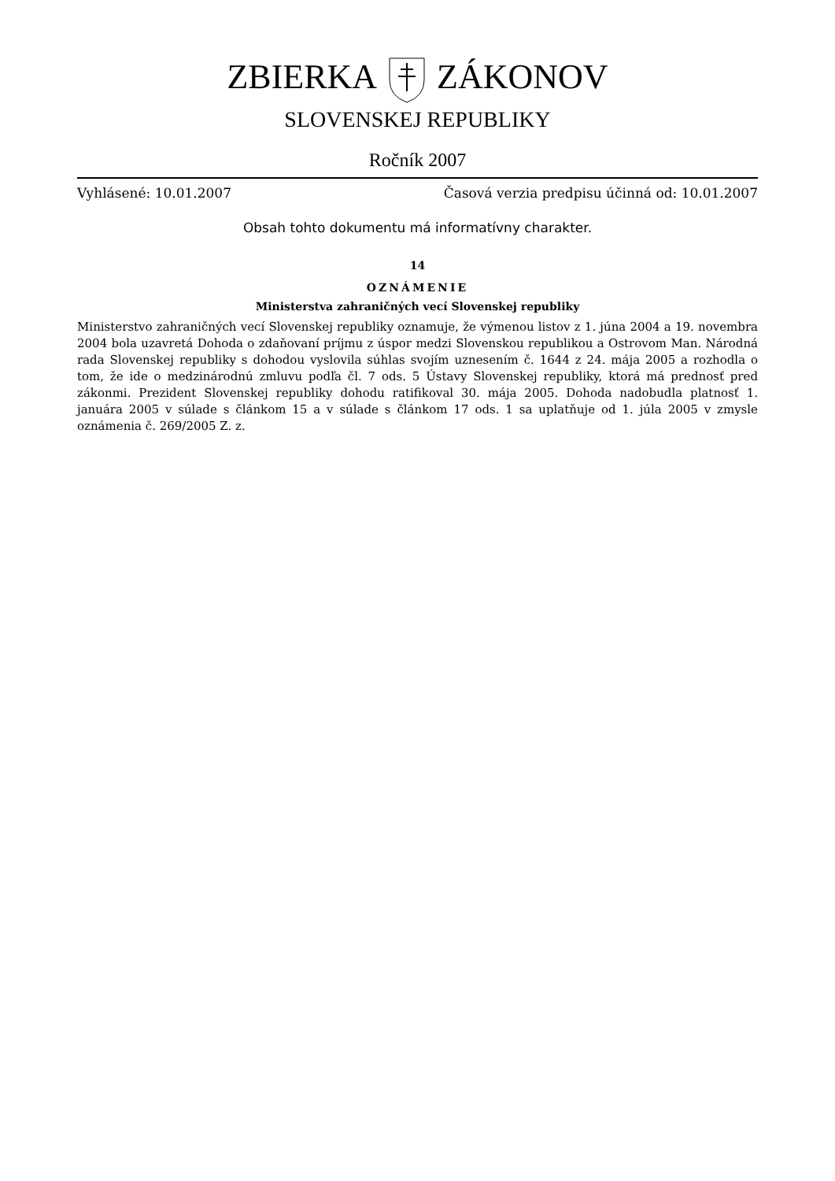ZBIERKAZÁKONOV
SLOVENSKEJ REPUBLIKY
Ročník 2007
Vyhlásené: 10.01.2007 Časová verzia predpisu účinná od: 10.01.2007
Obsah tohto dokumentu má informatívny charakter.
14
OZNÁMENIE
Ministerstva zahraničných vecí Slovenskej republiky
Ministerstvo zahraničných vecí Slovenskej republiky oznamuje, že výmenou listov z 1. júna 2004 a 19. novembra 2004 bola uzavretá Dohoda o zdaňovaní príjmu z úspor medzi Slovenskou republikou a Ostrovom Man. Národná rada Slovenskej republiky s dohodou vyslovila súhlas svojím uznesením č. 1644 z 24. mája 2005 a rozhodla o tom, že ide o medzinárodnú zmluvu podľa čl. 7 ods. 5 Ústavy Slovenskej republiky, ktorá má prednosť pred zákonmi. Prezident Slovenskej republiky dohodu ratifikoval 30. mája 2005. Dohoda nadobudla platnosť 1. januára 2005 v súlade s článkom 15 a v súlade s článkom 17 ods. 1 sa uplatňuje od 1. júla 2005 v zmysle oznámenia č. 269/2005 Z. z.